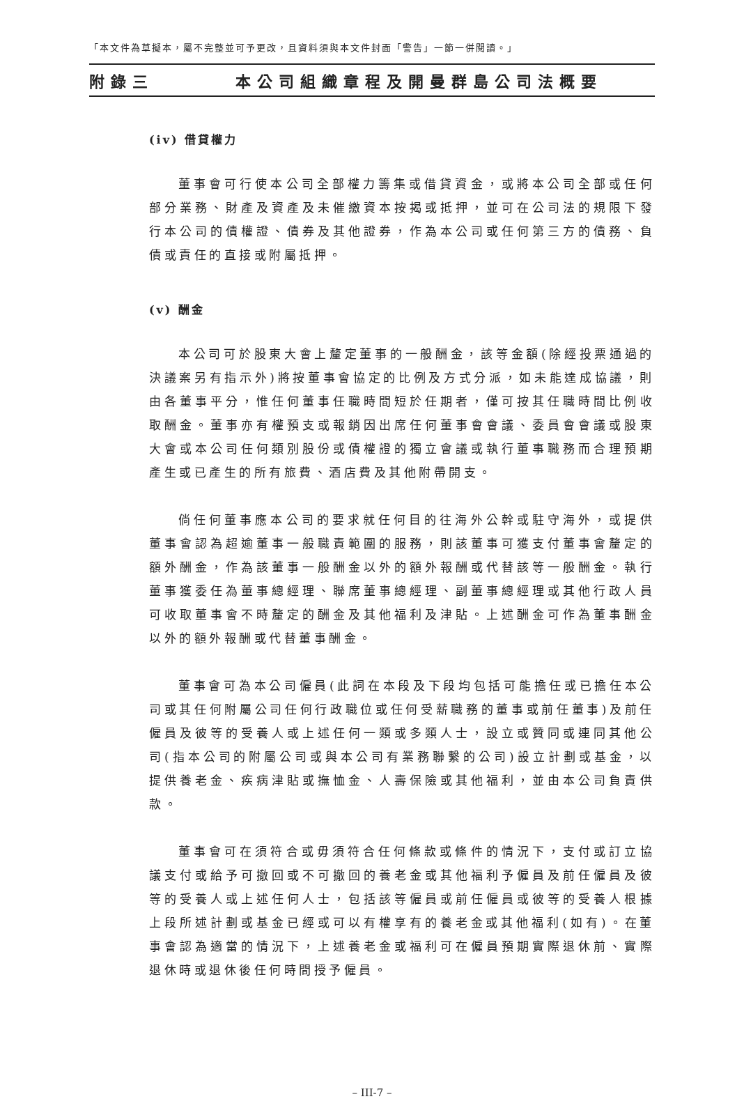「本文件為草擬本，屬不完整並可予更改，且資料須與本文件封面「警告」一節一併閱讀。」
附錄三 本公司組織章程及開曼群島公司法概要
(iv) 借貸權力
董事會可行使本公司全部權力籌集或借貸資金，或將本公司全部或任何部分業務、財產及資產及未催繳資本按揭或抵押，並可在公司法的規限下發行本公司的債權證、債券及其他證券，作為本公司或任何第三方的債務、負債或責任的直接或附屬抵押。
(v) 酬金
本公司可於股東大會上釐定董事的一般酬金，該等金額(除經投票通過的決議案另有指示外)將按董事會協定的比例及方式分派，如未能達成協議，則由各董事平分，惟任何董事任職時間短於任期者，僅可按其任職時間比例收取酬金。董事亦有權預支或報銷因出席任何董事會會議、委員會會議或股東大會或本公司任何類別股份或債權證的獨立會議或執行董事職務而合理預期產生或已產生的所有旅費、酒店費及其他附帶開支。
倘任何董事應本公司的要求就任何目的往海外公幹或駐守海外，或提供董事會認為超逾董事一般職責範圍的服務，則該董事可獲支付董事會釐定的額外酬金，作為該董事一般酬金以外的額外報酬或代替該等一般酬金。執行董事獲委任為董事總經理、聯席董事總經理、副董事總經理或其他行政人員可收取董事會不時釐定的酬金及其他福利及津貼。上述酬金可作為董事酬金以外的額外報酬或代替董事酬金。
董事會可為本公司僱員(此詞在本段及下段均包括可能擔任或已擔任本公司或其任何附屬公司任何行政職位或任何受薪職務的董事或前任董事)及前任僱員及彼等的受養人或上述任何一類或多類人士，設立或贊同或連同其他公司(指本公司的附屬公司或與本公司有業務聯繫的公司)設立計劃或基金，以提供養老金、疾病津貼或撫恤金、人壽保險或其他福利，並由本公司負責供款。
董事會可在須符合或毋須符合任何條款或條件的情況下，支付或訂立協議支付或給予可撤回或不可撤回的養老金或其他福利予僱員及前任僱員及彼等的受養人或上述任何人士，包括該等僱員或前任僱員或彼等的受養人根據上段所述計劃或基金已經或可以有權享有的養老金或其他福利(如有)。在董事會認為適當的情況下，上述養老金或福利可在僱員預期實際退休前、實際退休時或退休後任何時間授予僱員。
– III-7 –